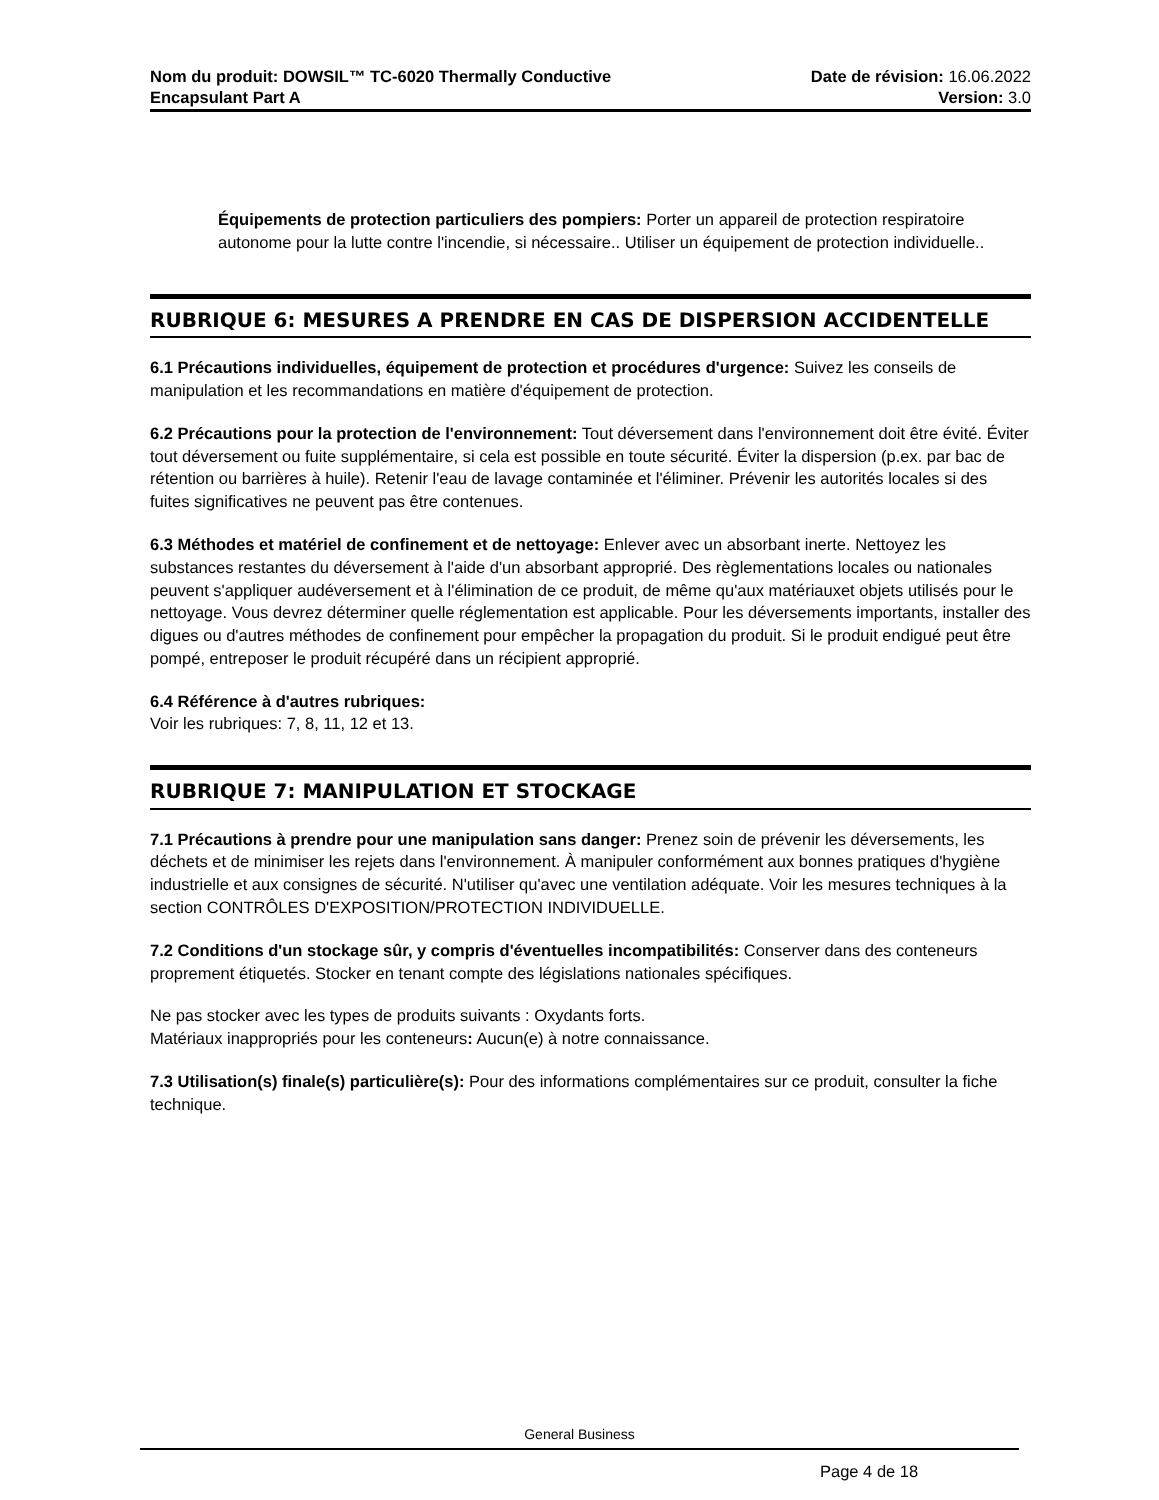Nom du produit: DOWSIL™ TC-6020 Thermally Conductive
Encapsulant Part A
Date de révision: 16.06.2022
Version: 3.0
Équipements de protection particuliers des pompiers: Porter un appareil de protection respiratoire autonome pour la lutte contre l'incendie, si nécessaire.. Utiliser un équipement de protection individuelle..
RUBRIQUE 6: MESURES A PRENDRE EN CAS DE DISPERSION ACCIDENTELLE
6.1 Précautions individuelles, équipement de protection et procédures d'urgence: Suivez les conseils de manipulation et les recommandations en matière d'équipement de protection.
6.2 Précautions pour la protection de l'environnement: Tout déversement dans l'environnement doit être évité. Éviter tout déversement ou fuite supplémentaire, si cela est possible en toute sécurité. Éviter la dispersion (p.ex. par bac de rétention ou barrières à huile). Retenir l'eau de lavage contaminée et l'éliminer. Prévenir les autorités locales si des fuites significatives ne peuvent pas être contenues.
6.3 Méthodes et matériel de confinement et de nettoyage: Enlever avec un absorbant inerte. Nettoyez les substances restantes du déversement à l'aide d'un absorbant approprié. Des règlementations locales ou nationales peuvent s'appliquer audéversement et à l'élimination de ce produit, de même qu'aux matériauxet objets utilisés pour le nettoyage. Vous devrez déterminer quelle réglementation est applicable. Pour les déversements importants, installer des digues ou d'autres méthodes de confinement pour empêcher la propagation du produit. Si le produit endigué peut être pompé, entreposer le produit récupéré dans un récipient approprié.
6.4 Référence à d'autres rubriques:
Voir les rubriques: 7, 8, 11, 12 et 13.
RUBRIQUE 7: MANIPULATION ET STOCKAGE
7.1 Précautions à prendre pour une manipulation sans danger: Prenez soin de prévenir les déversements, les déchets et de minimiser les rejets dans l'environnement. À manipuler conformément aux bonnes pratiques d'hygiène industrielle et aux consignes de sécurité. N'utiliser qu'avec une ventilation adéquate. Voir les mesures techniques à la section CONTRÔLES D'EXPOSITION/PROTECTION INDIVIDUELLE.
7.2 Conditions d'un stockage sûr, y compris d'éventuelles incompatibilités: Conserver dans des conteneurs proprement étiquetés. Stocker en tenant compte des législations nationales spécifiques.
Ne pas stocker avec les types de produits suivants : Oxydants forts.
Matériaux inappropriés pour les conteneurs: Aucun(e) à notre connaissance.
7.3 Utilisation(s) finale(s) particulière(s): Pour des informations complémentaires sur ce produit, consulter la fiche technique.
General Business
Page 4 de 18